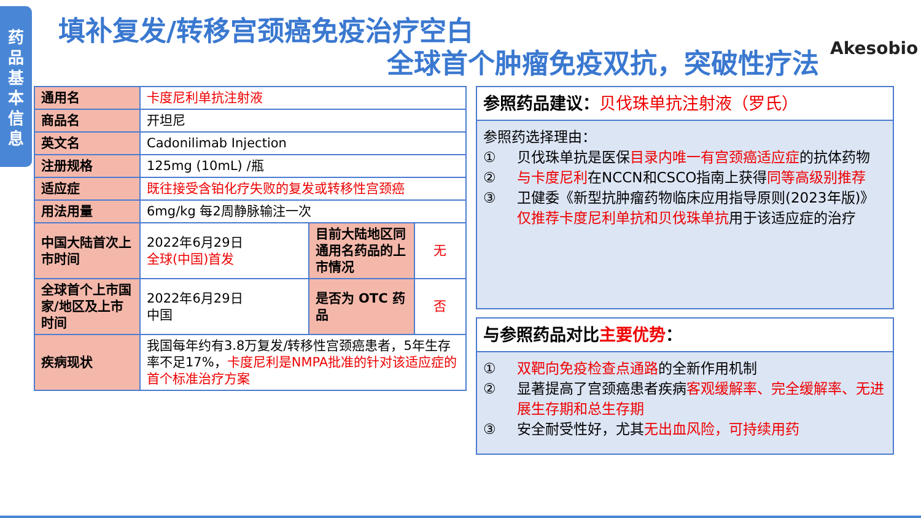药
品
基
本
信
息
填补复发/转移宫颈癌免疫治疗空白
全球首个肿瘤免疫双抗，突破性疗法 Akesobio
| 通用名 | 卡度尼利单抗注射液 | | |
| 商品名 | 开坦尼 | | |
| 英文名 | Cadonilimab Injection | | |
| 注册规格 | 125mg (10mL) /瓶 | | |
| 适应症 | 既往接受含铂化疗失败的复发或转移性宫颈癌 | | |
| 用法用量 | 6mg/kg 每2周静脉输注一次 | | |
| 中国大陆首次上市时间 | 2022年6月29日 全球(中国)首发 | 目前大陆地区同通用名药品的上市情况 | 无 |
| 全球首个上市国家/地区及上市时间 | 2022年6月29日 中国 | 是否为 OTC 药品 | 否 |
| 疾病现状 | 我国每年约有3.8万复发/转移性宫颈癌患者，5年生存率不足17%， 卡度尼利是NMPA批准的针对该适应症的首个标准治疗方案 | | |
参照药品建议：贝伐珠单抗注射液（罗氏）
参照药选择理由：
① 贝伐珠单抗是医保目录内唯一有宫颈癌适应症的抗体药物
② 与卡度尼利在NCCN和CSCO指南上获得同等高级别推荐
③ 卫健委《新型抗肿瘤药物临床应用指导原则(2023年版)》仅推荐卡度尼利单抗和贝伐珠单抗用于该适应症的治疗
与参照药品对比主要优势：
① 双靶向免疫检查点通路的全新作用机制
② 显著提高了宫颈癌患者疾病客观缓解率、完全缓解率、无进展生存期和总生存期
③ 安全耐受性好，尤其无出血风险，可持续用药